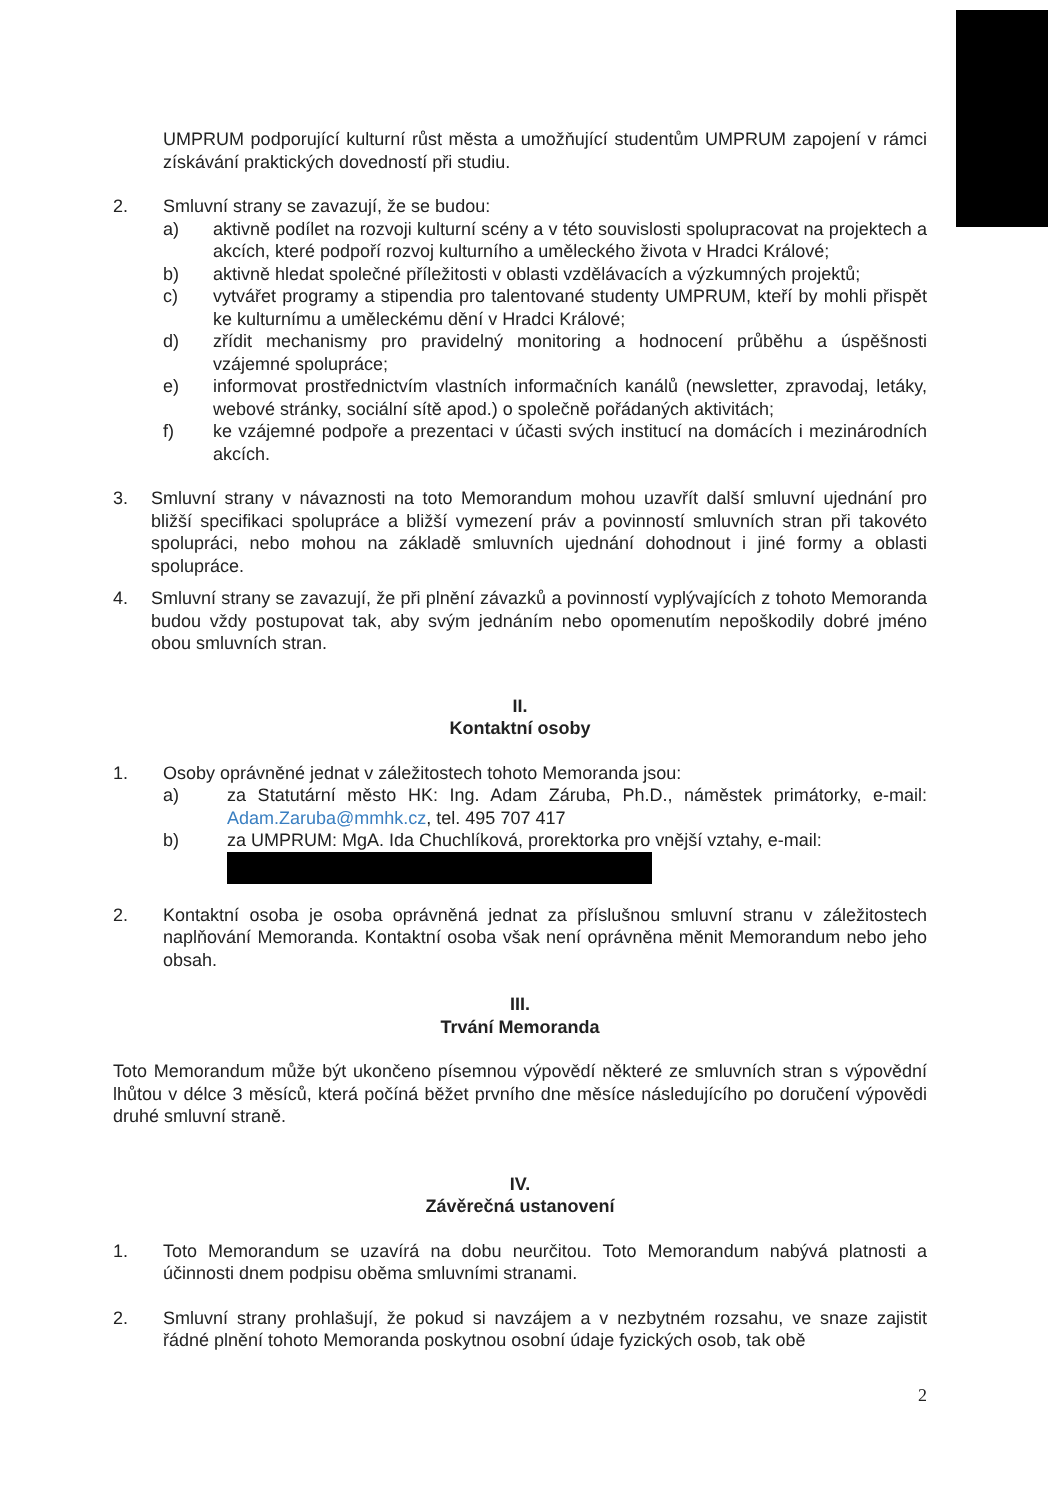UMPRUM podporující kulturní růst města a umožňující studentům UMPRUM zapojení v rámci získávání praktických dovedností při studiu.
2. Smluvní strany se zavazují, že se budou:
a) aktivně podílet na rozvoji kulturní scény a v této souvislosti spolupracovat na projektech a akcích, které podpoří rozvoj kulturního a uměleckého života v Hradci Králové;
b) aktivně hledat společné příležitosti v oblasti vzdělávacích a výzkumných projektů;
c) vytvářet programy a stipendia pro talentované studenty UMPRUM, kteří by mohli přispět ke kulturnímu a uměleckému dění v Hradci Králové;
d) zřídit mechanismy pro pravidelný monitoring a hodnocení průběhu a úspěšnosti vzájemné spolupráce;
e) informovat prostřednictvím vlastních informačních kanálů (newsletter, zpravodaj, letáky, webové stránky, sociální sítě apod.) o společně pořádaných aktivitách;
f) ke vzájemné podpoře a prezentaci v účasti svých institucí na domácích i mezinárodních akcích.
3. Smluvní strany v návaznosti na toto Memorandum mohou uzavřít další smluvní ujednání pro bližší specifikaci spolupráce a bližší vymezení práv a povinností smluvních stran při takovéto spolupráci, nebo mohou na základě smluvních ujednání dohodnout i jiné formy a oblasti spolupráce.
4. Smluvní strany se zavazují, že při plnění závazků a povinností vyplývajících z tohoto Memoranda budou vždy postupovat tak, aby svým jednáním nebo opomenutím nepoškodily dobré jméno obou smluvních stran.
II.
Kontaktní osoby
1. Osoby oprávněné jednat v záležitostech tohoto Memoranda jsou:
a) za Statutární město HK: Ing. Adam Záruba, Ph.D., náměstek primátorky, e-mail: Adam.Zaruba@mmhk.cz, tel. 495 707 417
b) za UMPRUM: MgA. Ida Chuchlíková, prorektorka pro vnější vztahy, e-mail:
2. Kontaktní osoba je osoba oprávněná jednat za příslušnou smluvní stranu v záležitostech naplňování Memoranda. Kontaktní osoba však není oprávněna měnit Memorandum nebo jeho obsah.
III.
Trvání Memoranda
Toto Memorandum může být ukončeno písemnou výpovědí některé ze smluvních stran s výpovědní lhůtou v délce 3 měsíců, která počíná běžet prvního dne měsíce následujícího po doručení výpovědi druhé smluvní straně.
IV.
Závěrečná ustanovení
1. Toto Memorandum se uzavírá na dobu neurčitou. Toto Memorandum nabývá platnosti a účinnosti dnem podpisu oběma smluvními stranami.
2. Smluvní strany prohlašují, že pokud si navzájem a v nezbytném rozsahu, ve snaze zajistit řádné plnění tohoto Memoranda poskytnou osobní údaje fyzických osob, tak obě
2